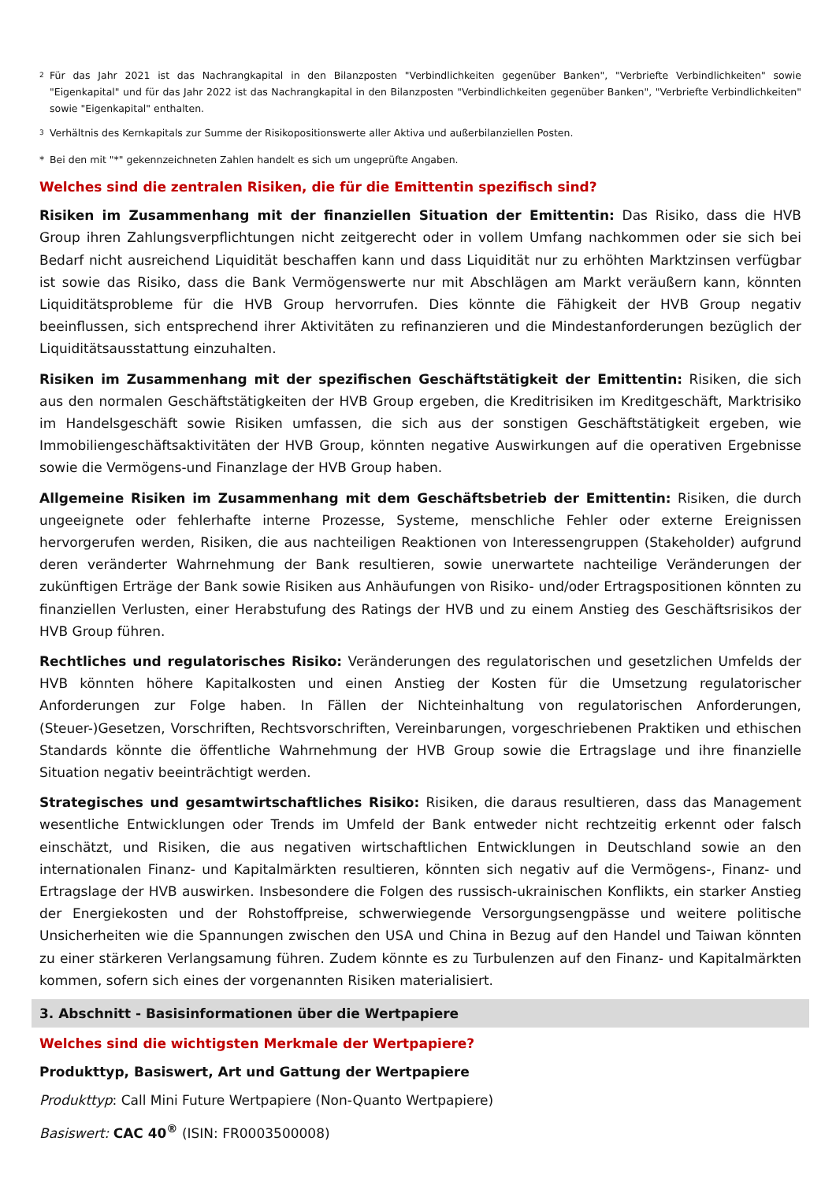<sup>2</sup> Für das Jahr 2021 ist das Nachrangkapital in den Bilanzposten "Verbindlichkeiten gegenüber Banken", "Verbriefte Verbindlichkeiten" sowie "Eigenkapital" und für das Jahr 2022 ist das Nachrangkapital in den Bilanzposten "Verbindlichkeiten gegenüber Banken", "Verbriefte Verbindlichkeiten" sowie "Eigenkapital" enthalten.
<sup>3</sup> Verhältnis des Kernkapitals zur Summe der Risikopositionswerte aller Aktiva und außerbilanziellen Posten.
* Bei den mit "*" gekennzeichneten Zahlen handelt es sich um ungeprüfte Angaben.
Welches sind die zentralen Risiken, die für die Emittentin spezifisch sind?
Risiken im Zusammenhang mit der finanziellen Situation der Emittentin: Das Risiko, dass die HVB Group ihren Zahlungsverpflichtungen nicht zeitgerecht oder in vollem Umfang nachkommen oder sie sich bei Bedarf nicht ausreichend Liquidität beschaffen kann und dass Liquidität nur zu erhöhten Marktzinsen verfügbar ist sowie das Risiko, dass die Bank Vermögenswerte nur mit Abschlägen am Markt veräußern kann, könnten Liquiditätsprobleme für die HVB Group hervorrufen. Dies könnte die Fähigkeit der HVB Group negativ beeinflussen, sich entsprechend ihrer Aktivitäten zu refinanzieren und die Mindestanforderungen bezüglich der Liquiditätsausstattung einzuhalten.
Risiken im Zusammenhang mit der spezifischen Geschäftstätigkeit der Emittentin: Risiken, die sich aus den normalen Geschäftstätigkeiten der HVB Group ergeben, die Kreditrisiken im Kreditgeschäft, Marktrisiko im Handelsgeschäft sowie Risiken umfassen, die sich aus der sonstigen Geschäftstätigkeit ergeben, wie Immobiliengeschäftsaktivitäten der HVB Group, könnten negative Auswirkungen auf die operativen Ergebnisse sowie die Vermögens-und Finanzlage der HVB Group haben.
Allgemeine Risiken im Zusammenhang mit dem Geschäftsbetrieb der Emittentin: Risiken, die durch ungeeignete oder fehlerhafte interne Prozesse, Systeme, menschliche Fehler oder externe Ereignissen hervorgerufen werden, Risiken, die aus nachteiligen Reaktionen von Interessengruppen (Stakeholder) aufgrund deren veränderter Wahrnehmung der Bank resultieren, sowie unerwartete nachteilige Veränderungen der zukünftigen Erträge der Bank sowie Risiken aus Anhäufungen von Risiko- und/oder Ertragspositionen könnten zu finanziellen Verlusten, einer Herabstufung des Ratings der HVB und zu einem Anstieg des Geschäftsrisikos der HVB Group führen.
Rechtliches und regulatorisches Risiko: Veränderungen des regulatorischen und gesetzlichen Umfelds der HVB könnten höhere Kapitalkosten und einen Anstieg der Kosten für die Umsetzung regulatorischer Anforderungen zur Folge haben. In Fällen der Nichteinhaltung von regulatorischen Anforderungen, (Steuer-)Gesetzen, Vorschriften, Rechtsvorschriften, Vereinbarungen, vorgeschriebenen Praktiken und ethischen Standards könnte die öffentliche Wahrnehmung der HVB Group sowie die Ertragslage und ihre finanzielle Situation negativ beeinträchtigt werden.
Strategisches und gesamtwirtschaftliches Risiko: Risiken, die daraus resultieren, dass das Management wesentliche Entwicklungen oder Trends im Umfeld der Bank entweder nicht rechtzeitig erkennt oder falsch einschätzt, und Risiken, die aus negativen wirtschaftlichen Entwicklungen in Deutschland sowie an den internationalen Finanz- und Kapitalmärkten resultieren, könnten sich negativ auf die Vermögens-, Finanz- und Ertragslage der HVB auswirken. Insbesondere die Folgen des russisch-ukrainischen Konflikts, ein starker Anstieg der Energiekosten und der Rohstoffpreise, schwerwiegende Versorgungsengpässe und weitere politische Unsicherheiten wie die Spannungen zwischen den USA und China in Bezug auf den Handel und Taiwan könnten zu einer stärkeren Verlangsamung führen. Zudem könnte es zu Turbulenzen auf den Finanz- und Kapitalmärkten kommen, sofern sich eines der vorgenannten Risiken materialisiert.
3. Abschnitt - Basisinformationen über die Wertpapiere
Welches sind die wichtigsten Merkmale der Wertpapiere?
Produkttyp, Basiswert, Art und Gattung der Wertpapiere
Produkttyp: Call Mini Future Wertpapiere (Non-Quanto Wertpapiere)
Basiswert: CAC 40<sup>®</sup> (ISIN: FR0003500008)